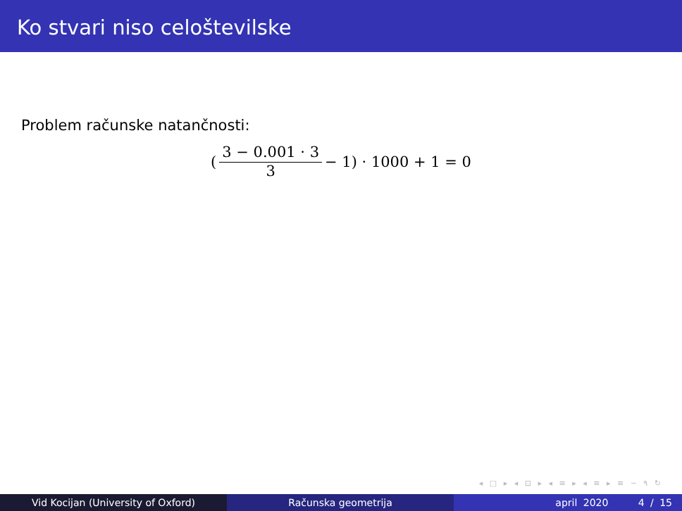Ko stvari niso celoštevilske
Problem računske natančnosti:
(3 − 0.001 · 3 3 − 1) · 1000 + 1 = 0
◂ □ ▸ ◂ ⊡ ▸ ◂ ≡ ▸ ◂ ≡ ▸ ≡ ∽ ۹ ↻
Vid Kocijan (University of Oxford) Računska geometrija april 2020 4 / 15